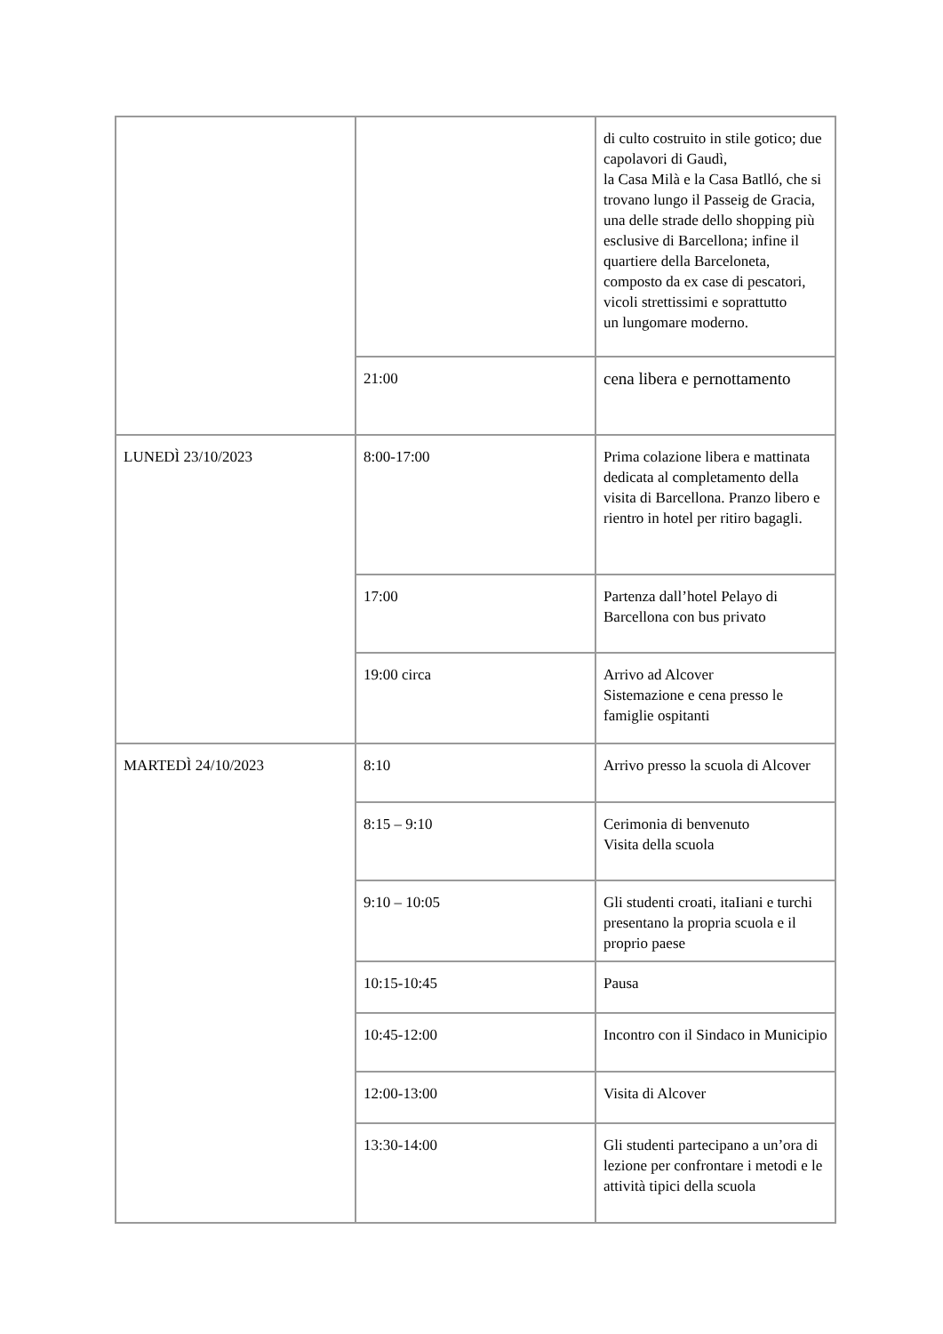| | | di culto costruito in stile gotico; due capolavori di Gaudì, la Casa Milà e la Casa Batlló, che si trovano lungo il Passeig de Gracia, una delle strade dello shopping più esclusive di Barcellona; infine il quartiere della Barceloneta, composto da ex case di pescatori, vicoli strettissimi e soprattutto un lungomare moderno. |
| | 21:00 | cena libera e pernottamento |
| LUNEDÌ 23/10/2023 | 8:00-17:00 | Prima colazione libera e mattinata dedicata al completamento della visita di Barcellona. Pranzo libero e rientro in hotel per ritiro bagagli. |
| | 17:00 | Partenza dall’hotel Pelayo di Barcellona con bus privato |
| | 19:00 circa | Arrivo ad Alcover Sistemazione e cena presso le famiglie ospitanti |
| MARTEDÌ 24/10/2023 | 8:10 | Arrivo presso la scuola di Alcover |
| | 8:15 – 9:10 | Cerimonia di benvenuto Visita della scuola |
| | 9:10 – 10:05 | Gli studenti croati, itaIiani e turchi presentano la propria scuola e il proprio paese |
| | 10:15-10:45 | Pausa |
| | 10:45-12:00 | Incontro con il Sindaco in Municipio |
| | 12:00-13:00 | Visita di Alcover |
| | 13:30-14:00 | Gli studenti partecipano a un’ora di lezione per confrontare i metodi e le attività tipici della scuola |